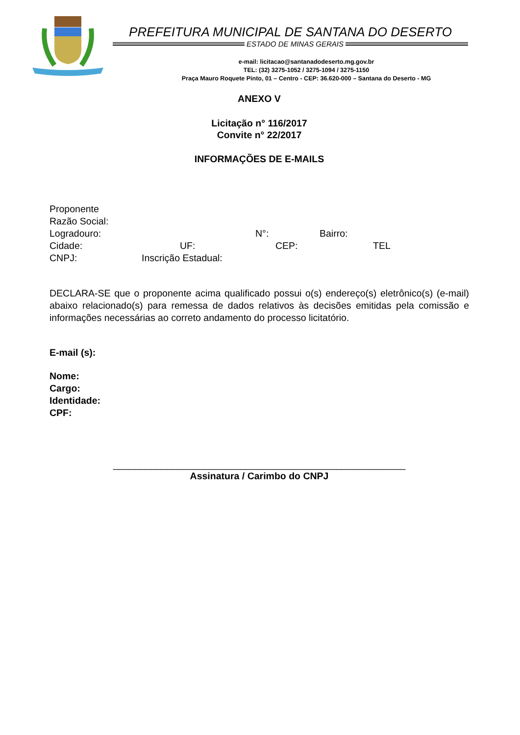PREFEITURA MUNICIPAL DE SANTANA DO DESERTO
ESTADO DE MINAS GERAIS
e-mail: licitacao@santanadodeserto.mg.gov.br
TEL: (32) 3275-1052 / 3275-1094 / 3275-1150
Praça Mauro Roquete Pinto, 01 – Centro - CEP: 36.620-000 – Santana do Deserto - MG
ANEXO V
Licitação n° 116/2017
Convite n° 22/2017
INFORMAÇÕES DE E-MAILS
Proponente
Razão Social:
Logradouro: N°: Bairro:
Cidade: UF: CEP: TEL
CNPJ: Inscrição Estadual:
DECLARA-SE que o proponente acima qualificado possui o(s) endereço(s) eletrônico(s) (e-mail) abaixo relacionado(s) para remessa de dados relativos às decisões emitidas pela comissão e informações necessárias ao correto andamento do processo licitatório.
E-mail (s):
Nome:
Cargo:
Identidade:
CPF:
_______________________________________________________
Assinatura / Carimbo do CNPJ